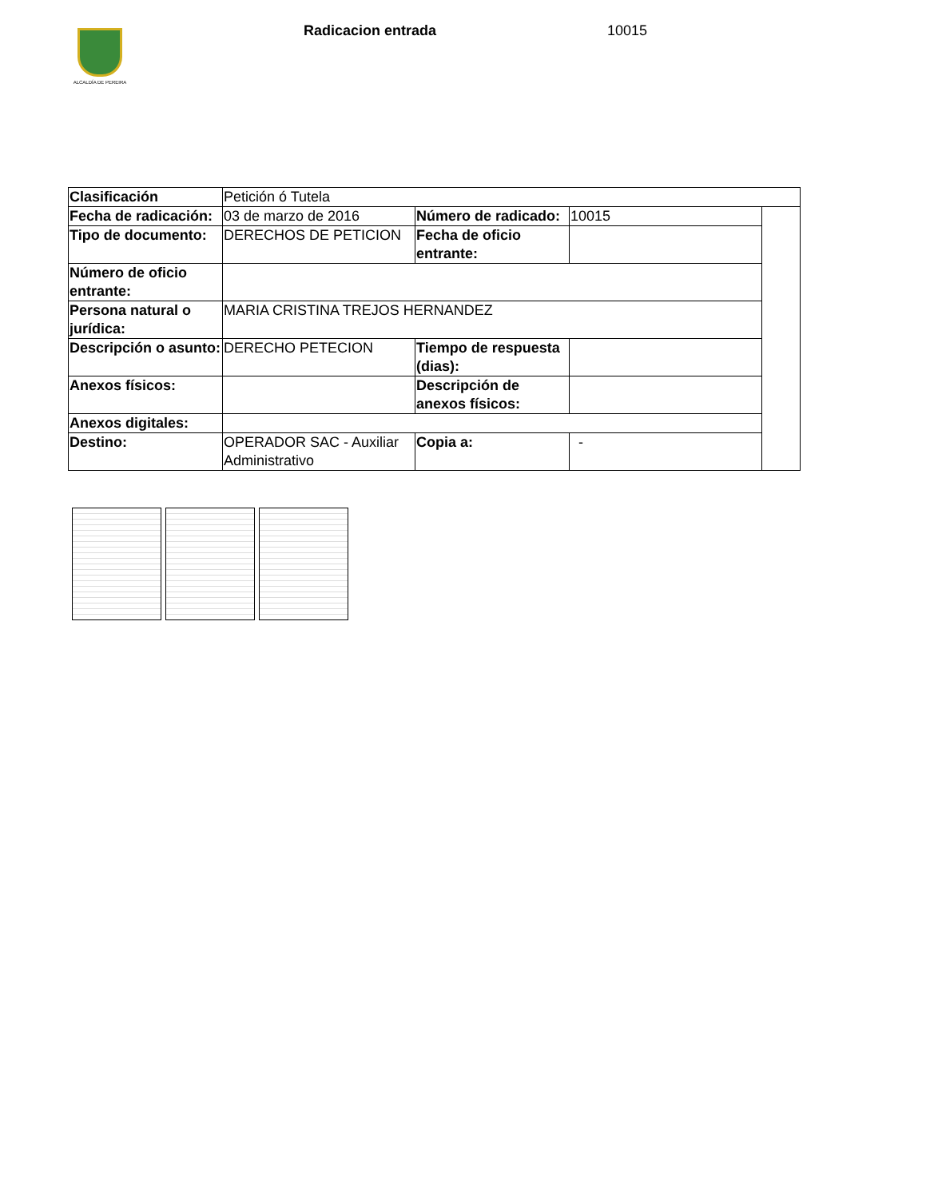ALCALDÍA DE PEREIRA Radicacion entrada 10015
| Clasificación | Petición ó Tutela | | | |
| Fecha de radicación: | 03 de marzo de 2016 | Número de radicado: | 10015 | |
| Tipo de documento: | DERECHOS DE PETICION | Fecha de oficio entrante: | | |
| Número de oficio entrante: | | | | |
| Persona natural o jurídica: | MARIA CRISTINA TREJOS HERNANDEZ | | | |
| Descripción o asunto: | DERECHO PETECION | Tiempo de respuesta (dias): | | |
| Anexos físicos: | | Descripción de anexos físicos: | | |
| Anexos digitales: | | | | |
| Destino: | OPERADOR SAC - Auxiliar Administrativo | Copia a: | - | |